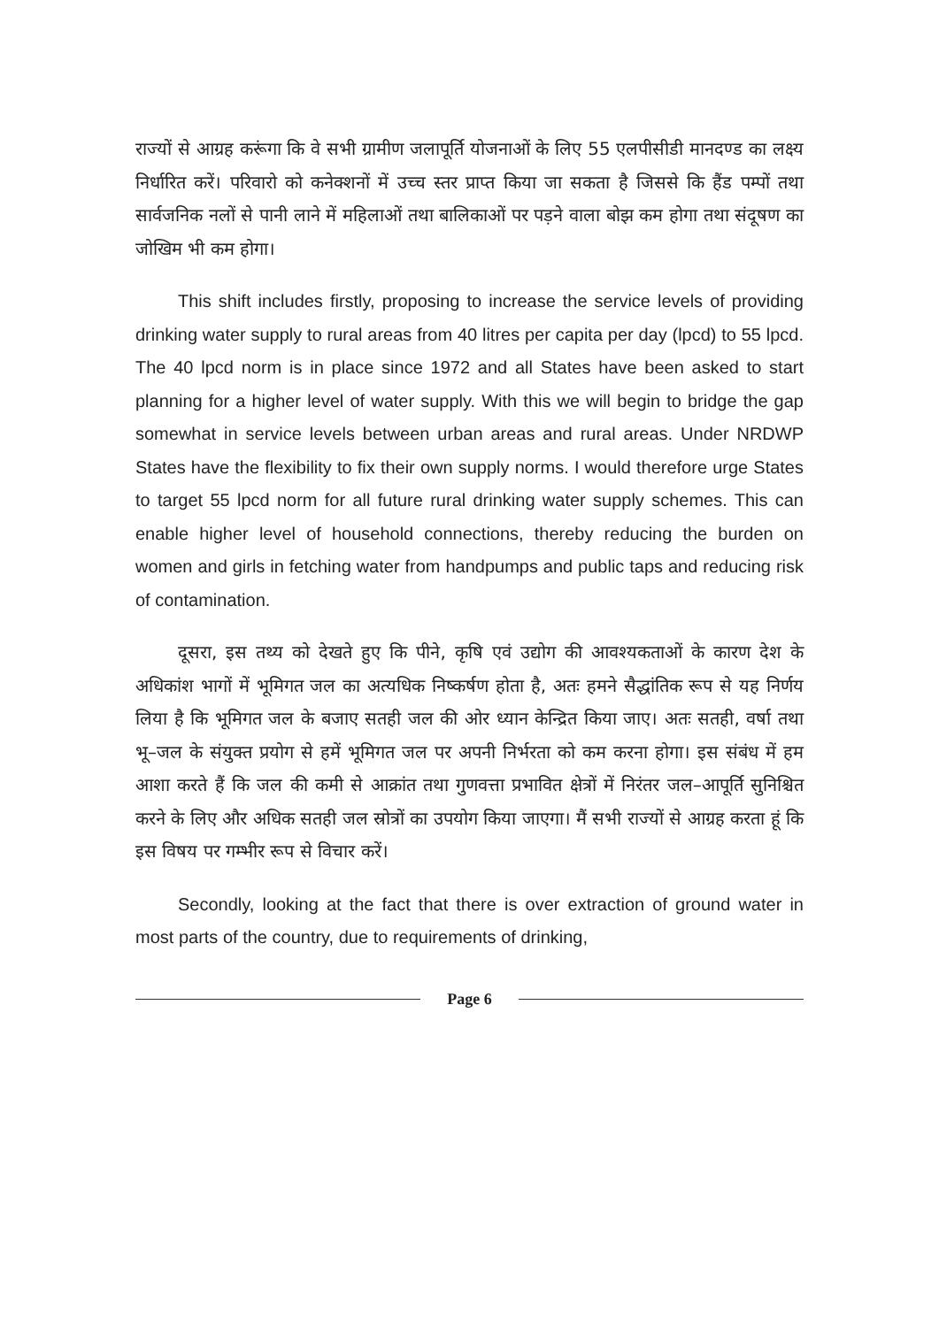राज्यों से आग्रह करूंगा कि वे सभी ग्रामीण जलापूर्ति योजनाओं के लिए 55 एलपीसीडी मानदण्ड का लक्ष्य निर्धारित करें। परिवारो को कनेक्शनों में उच्च स्तर प्राप्त किया जा सकता है जिससे कि हैंड पम्पों तथा सार्वजनिक नलों से पानी लाने में महिलाओं तथा बालिकाओं पर पड़ने वाला बोझ कम होगा तथा संदूषण का जोखिम भी कम होगा।
This shift includes firstly, proposing to increase the service levels of providing drinking water supply to rural areas from 40 litres per capita per day (lpcd) to 55 lpcd. The 40 lpcd norm is in place since 1972 and all States have been asked to start planning for a higher level of water supply. With this we will begin to bridge the gap somewhat in service levels between urban areas and rural areas. Under NRDWP States have the flexibility to fix their own supply norms. I would therefore urge States to target 55 lpcd norm for all future rural drinking water supply schemes. This can enable higher level of household connections, thereby reducing the burden on women and girls in fetching water from handpumps and public taps and reducing risk of contamination.
दूसरा, इस तथ्य को देखते हुए कि पीने, कृषि एवं उद्योग की आवश्यकताओं के कारण देश के अधिकांश भागों में भूमिगत जल का अत्यधिक निष्कर्षण होता है, अतः हमने सैद्धांतिक रूप से यह निर्णय लिया है कि भूमिगत जल के बजाए सतही जल की ओर ध्यान केन्द्रित किया जाए। अतः सतही, वर्षा तथा भू–जल के संयुक्त प्रयोग से हमें भूमिगत जल पर अपनी निर्भरता को कम करना होगा। इस संबंध में हम आशा करते हैं कि जल की कमी से आक्रांत तथा गुणवत्ता प्रभावित क्षेत्रों में निरंतर जल–आपूर्ति सुनिश्चित करने के लिए और अधिक सतही जल स्रोत्रों का उपयोग किया जाएगा। मैं सभी राज्यों से आग्रह करता हूं कि इस विषय पर गम्भीर रूप से विचार करें।
Secondly, looking at the fact that there is over extraction of ground water in most parts of the country, due to requirements of drinking,
Page 6